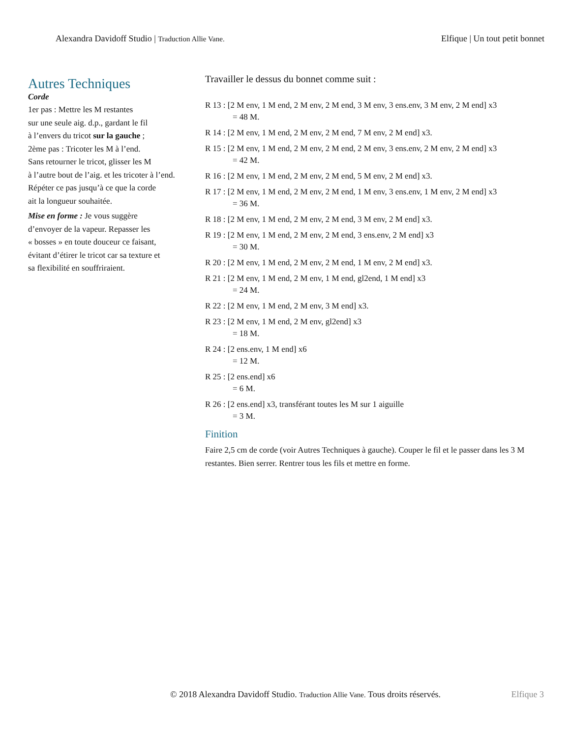Alexandra Davidoff Studio | Traduction Allie Vane.
Elfique | Un tout petit bonnet
Autres Techniques
Corde
1er pas : Mettre les M restantes
sur une seule aig. d.p., gardant le fil
à l’envers du tricot sur la gauche ;
2ème pas : Tricoter les M à l’end.
Sans retourner le tricot, glisser les M
à l’autre bout de l’aig. et les tricoter à l’end.
Répéter ce pas jusqu’à ce que la corde
ait la longueur souhaitée.
Mise en forme : Je vous suggère
d’envoyer de la vapeur. Repasser les
« bosses » en toute douceur ce faisant,
évitant d’étirer le tricot car sa texture et
sa flexibilité en souffriraient.
Travailler le dessus du bonnet comme suit :
R 13 : [2 M env, 1 M end, 2 M env, 2 M end, 3 M env, 3 ens.env, 3 M env, 2 M end] x3
= 48 M.
R 14 : [2 M env, 1 M end, 2 M env, 2 M end, 7 M env, 2 M end] x3.
R 15 : [2 M env, 1 M end, 2 M env, 2 M end, 2 M env, 3 ens.env, 2 M env, 2 M end] x3
= 42 M.
R 16 : [2 M env, 1 M end, 2 M env, 2 M end, 5 M env, 2 M end] x3.
R 17 : [2 M env, 1 M end, 2 M env, 2 M end, 1 M env, 3 ens.env, 1 M env, 2 M end] x3
= 36 M.
R 18 : [2 M env, 1 M end, 2 M env, 2 M end, 3 M env, 2 M end] x3.
R 19 : [2 M env, 1 M end, 2 M env, 2 M end, 3 ens.env, 2 M end] x3
= 30 M.
R 20 : [2 M env, 1 M end, 2 M env, 2 M end, 1 M env, 2 M end] x3.
R 21 : [2 M env, 1 M end, 2 M env, 1 M end, gl2end, 1 M end] x3
= 24 M.
R 22 : [2 M env, 1 M end, 2 M env, 3 M end] x3.
R 23 : [2 M env, 1 M end, 2 M env, gl2end] x3
= 18 M.
R 24 : [2 ens.env, 1 M end] x6
= 12 M.
R 25 : [2 ens.end] x6
= 6 M.
R 26 : [2 ens.end] x3, transférant toutes les M sur 1 aiguille
= 3 M.
Finition
Faire 2,5 cm de corde (voir Autres Techniques à gauche). Couper le fil et le passer dans les 3 M restantes. Bien serrer. Rentrer tous les fils et mettre en forme.
© 2018 Alexandra Davidoff Studio. Traduction Allie Vane. Tous droits réservés.
Elfique 3